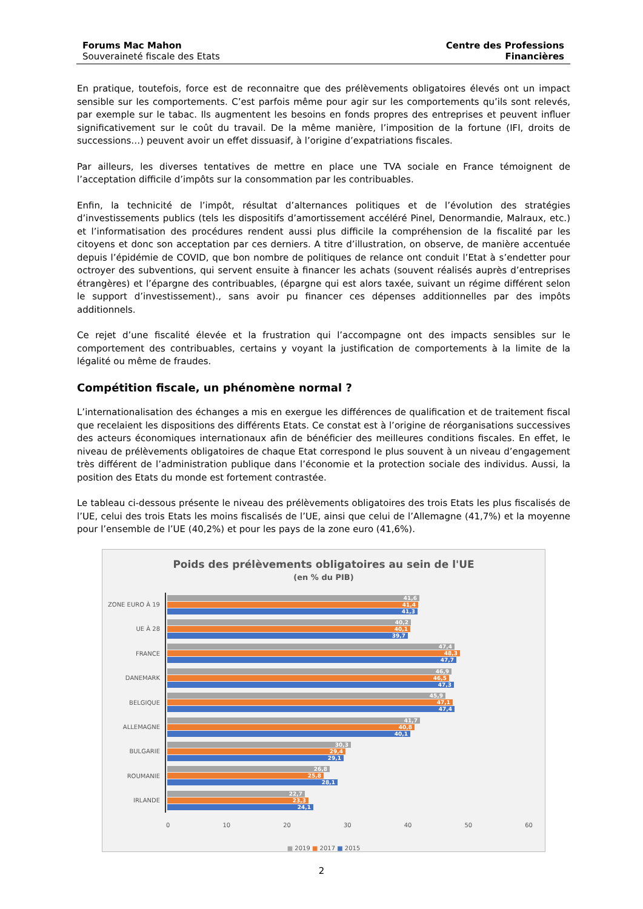Forums Mac Mahon
Souveraineté fiscale des Etats
Centre des Professions
Financières
En pratique, toutefois, force est de reconnaitre que des prélèvements obligatoires élevés ont un impact sensible sur les comportements. C’est parfois même pour agir sur les comportements qu’ils sont relevés, par exemple sur le tabac. Ils augmentent les besoins en fonds propres des entreprises et peuvent influer significativement sur le coût du travail. De la même manière, l’imposition de la fortune (IFI, droits de successions…) peuvent avoir un effet dissuasif, à l’origine d’expatriations fiscales.
Par ailleurs, les diverses tentatives de mettre en place une TVA sociale en France témoignent de l’acceptation difficile d’impôts sur la consommation par les contribuables.
Enfin, la technicité de l’impôt, résultat d’alternances politiques et de l’évolution des stratégies d’investissements publics (tels les dispositifs d’amortissement accéléré Pinel, Denormandie, Malraux, etc.) et l’informatisation des procédures rendent aussi plus difficile la compréhension de la fiscalité par les citoyens et donc son acceptation par ces derniers. A titre d’illustration, on observe, de manière accentuée depuis l’épidémie de COVID, que bon nombre de politiques de relance ont conduit l’Etat à s’endetter pour octroyer des subventions, qui servent ensuite à financer les achats (souvent réalisés auprès d’entreprises étrangères) et l’épargne des contribuables, (épargne qui est alors taxée, suivant un régime différent selon le support d’investissement)., sans avoir pu financer ces dépenses additionnelles par des impôts additionnels.
Ce rejet d’une fiscalité élevée et la frustration qui l’accompagne ont des impacts sensibles sur le comportement des contribuables, certains y voyant la justification de comportements à la limite de la légalité ou même de fraudes.
Compétition fiscale, un phénomène normal ?
L’internationalisation des échanges a mis en exergue les différences de qualification et de traitement fiscal que recelaient les dispositions des différents Etats. Ce constat est à l’origine de réorganisations successives des acteurs économiques internationaux afin de bénéficier des meilleures conditions fiscales. En effet, le niveau de prélèvements obligatoires de chaque Etat correspond le plus souvent à un niveau d’engagement très différent de l’administration publique dans l’économie et la protection sociale des individus. Aussi, la position des Etats du monde est fortement contrastée.
Le tableau ci-dessous présente le niveau des prélèvements obligatoires des trois Etats les plus fiscalisés de l’UE, celui des trois Etats les moins fiscalisés de l’UE, ainsi que celui de l’Allemagne (41,7%) et la moyenne pour l’ensemble de l’UE (40,2%) et pour les pays de la zone euro (41,6%).
Poids des prélèvements obligatoires au sein de l'UE
(en % du PIB)
ZONE EURO À 19
41,6
41,4
41,3
UE À 28
40,2
40,1
39,7
FRANCE
47,4
48,3
47,7
DANEMARK
46,9
46,5
47,3
BELGIQUE
45,9
47,1
47,4
ALLEMAGNE
41,7
40,8
40,1
BULGARIE
30,3
29,4
29,1
ROUMANIE
26,8
25,8
28,1
IRLANDE
22,7
23,3
24,1
0 10 20 30 40 50 60
■ 2019 ■ 2017 ■ 2015
2